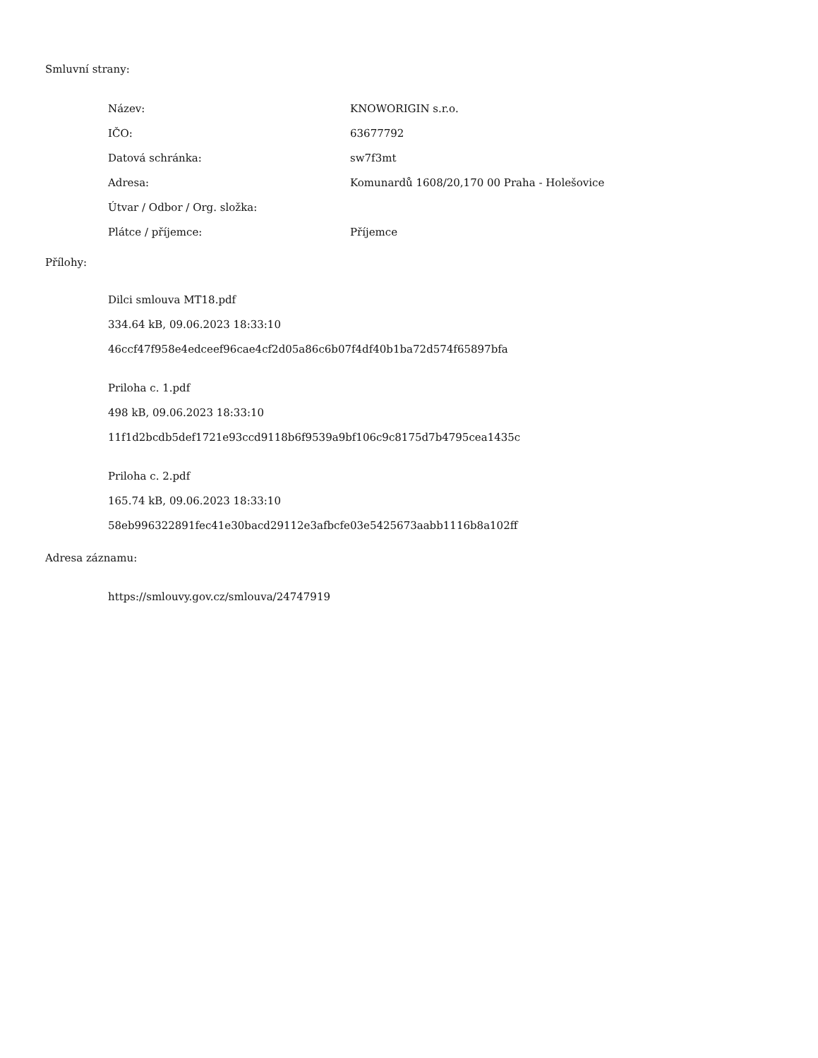Smluvní strany:
| Název: | KNOWORIGIN s.r.o. |
| IČO: | 63677792 |
| Datová schránka: | sw7f3mt |
| Adresa: | Komunardů 1608/20,170 00 Praha - Holešovice |
| Útvar / Odbor / Org. složka: | |
| Plátce / příjemce: | Příjemce |
Přílohy:
Dilci smlouva MT18.pdf
334.64 kB, 09.06.2023 18:33:10
46ccf47f958e4edceef96cae4cf2d05a86c6b07f4df40b1ba72d574f65897bfa
Priloha c. 1.pdf
498 kB, 09.06.2023 18:33:10
11f1d2bcdb5def1721e93ccd9118b6f9539a9bf106c9c8175d7b4795cea1435c
Priloha c. 2.pdf
165.74 kB, 09.06.2023 18:33:10
58eb996322891fec41e30bacd29112e3afbcfe03e5425673aabb1116b8a102ff
Adresa záznamu:
https://smlouvy.gov.cz/smlouva/24747919